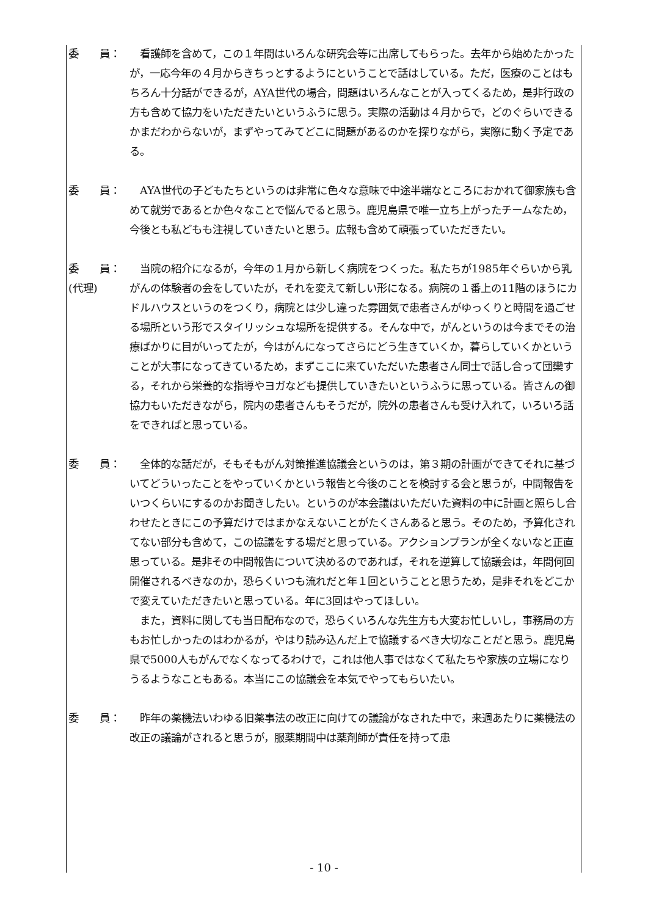委　　員： 　看護師を含めて，この１年間はいろんな研究会等に出席してもらった。去年から始めたかったが，一応今年の４月からきちっとするようにということで話はしている。ただ，医療のことはもちろん十分話ができるが，AYA世代の場合，問題はいろんなことが入ってくるため，是非行政の方も含めて協力をいただきたいというふうに思う。実際の活動は４月からで，どのぐらいできるかまだわからないが，まずやってみてどこに問題があるのかを探りながら，実際に動く予定である。
委　　員： 　AYA世代の子どもたちというのは非常に色々な意味で中途半端なところにおかれて御家族も含めて就労であるとか色々なことで悩んでると思う。鹿児島県で唯一立ち上がったチームなため，今後とも私どもも注視していきたいと思う。広報も含めて頑張っていただきたい。
委　　員：
(代理)
　当院の紹介になるが，今年の１月から新しく病院をつくった。私たちが1985年ぐらいから乳がんの体験者の会をしていたが，それを変えて新しい形になる。病院の１番上の11階のほうにカドルハウスというのをつくり，病院とは少し違った雰囲気で患者さんがゆっくりと時間を過ごせる場所という形でスタイリッシュな場所を提供する。そんな中で，がんというのは今までその治療ばかりに目がいってたが，今はがんになってさらにどう生きていくか，暮らしていくかということが大事になってきているため，まずここに来ていただいた患者さん同士で話し合って団欒する，それから栄養的な指導やヨガなども提供していきたいというふうに思っている。皆さんの御協力もいただきながら，院内の患者さんもそうだが，院外の患者さんも受け入れて，いろいろ話をできればと思っている。
委　　員： 　全体的な話だが，そもそもがん対策推進協議会というのは，第３期の計画ができてそれに基づいてどういったことをやっていくかという報告と今後のことを検討する会と思うが，中間報告をいつくらいにするのかお聞きしたい。というのが本会議はいただいた資料の中に計画と照らし合わせたときにこの予算だけではまかなえないことがたくさんあると思う。そのため，予算化されてない部分も含めて，この協議をする場だと思っている。アクションプランが全くないなと正直思っている。是非その中間報告について決めるのであれば，それを逆算して協議会は，年間何回開催されるべきなのか，恐らくいつも流れだと年１回ということと思うため，是非それをどこかで変えていただきたいと思っている。年に3回はやってほしい。
　また，資料に関しても当日配布なので，恐らくいろんな先生方も大変お忙しいし，事務局の方もお忙しかったのはわかるが，やはり読み込んだ上で協議するべき大切なことだと思う。鹿児島県で5000人もがんでなくなってるわけで，これは他人事ではなくて私たちや家族の立場になりうるようなこともある。本当にこの協議会を本気でやってもらいたい。
委　　員： 　昨年の薬機法いわゆる旧薬事法の改正に向けての議論がなされた中で，来週あたりに薬機法の改正の議論がされると思うが，服薬期間中は薬剤師が責任を持って患
- 10 -